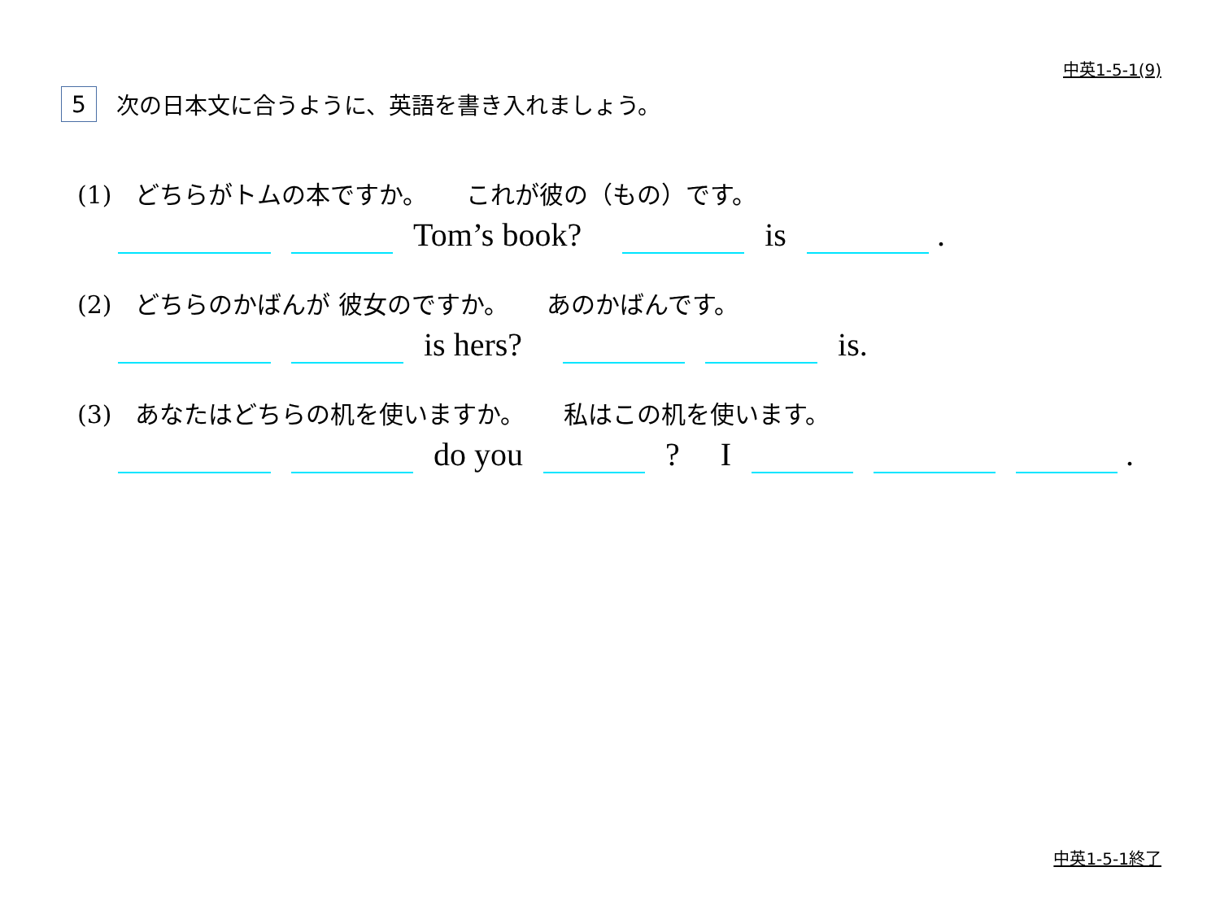中英1-5-1(9)
5 次の日本文に合うように、英語を書き入れましょう。
(1) どちらがトムの本ですか。 これが彼の（もの）です。
Tom’s book? is .
(2) どちらのかばんが 彼女のですか。 あのかばんです。
is hers? is.
(3) あなたはどちらの机を使いますか。 私はこの机を使います。
do you ? I .
中英1-5-1終了